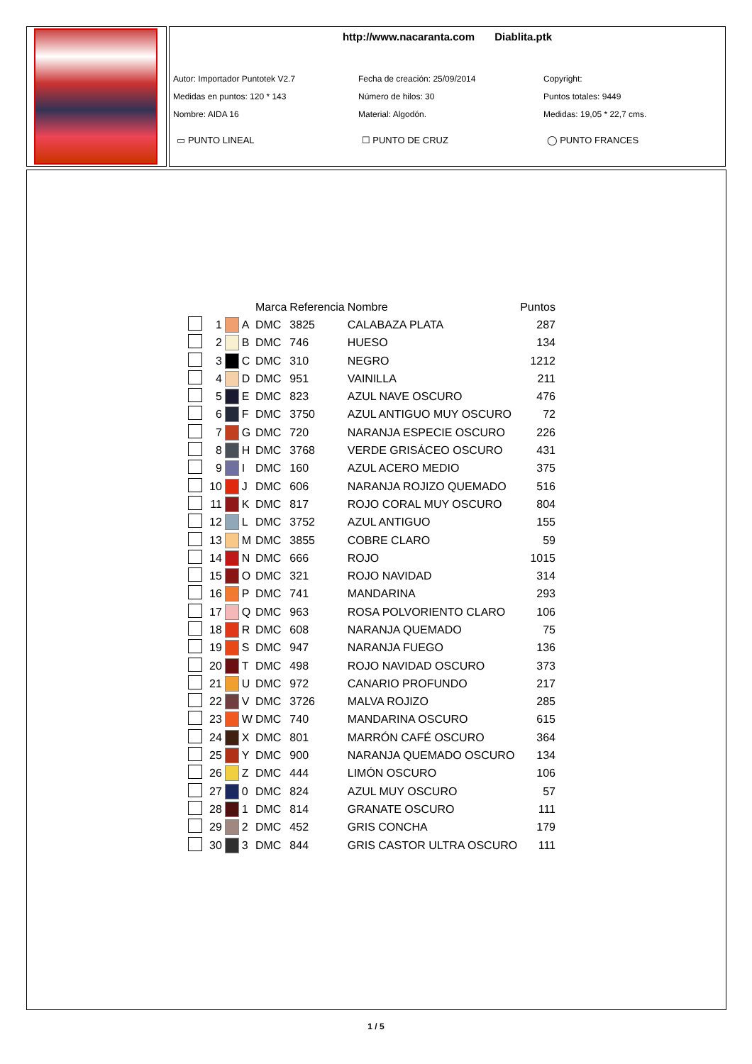http://www.nacaranta.com Diablita.ptk
Autor: Importador Puntotek V2.7 Fecha de creación: 25/09/2014 Copyright: Medidas en puntos: 120 * 143 Número de hilos: 30 Puntos totales: 9449 Nombre: AIDA 16 Material: Algodón. Medidas: 19,05 * 22,7 cms.
▭ PUNTO LINEAL ☐ PUNTO DE CRUZ ◯ PUNTO FRANCES
| | | | | Marca | Referencia | Nombre | Puntos |
| --- | --- | --- | --- | --- | --- | --- | --- |
| | 1 | | A | DMC | 3825 | CALABAZA PLATA | 287 |
| | 2 | | B | DMC | 746 | HUESO | 134 |
| | 3 | | C | DMC | 310 | NEGRO | 1212 |
| | 4 | | D | DMC | 951 | VAINILLA | 211 |
| | 5 | | E | DMC | 823 | AZUL NAVE OSCURO | 476 |
| | 6 | | F | DMC | 3750 | AZUL ANTIGUO MUY OSCURO | 72 |
| | 7 | | G | DMC | 720 | NARANJA ESPECIE OSCURO | 226 |
| | 8 | | H | DMC | 3768 | VERDE GRISÁCEO OSCURO | 431 |
| | 9 | | I | DMC | 160 | AZUL ACERO MEDIO | 375 |
| | 10 | | J | DMC | 606 | NARANJA ROJIZO QUEMADO | 516 |
| | 11 | | K | DMC | 817 | ROJO CORAL MUY OSCURO | 804 |
| | 12 | | L | DMC | 3752 | AZUL ANTIGUO | 155 |
| | 13 | | M | DMC | 3855 | COBRE CLARO | 59 |
| | 14 | | N | DMC | 666 | ROJO | 1015 |
| | 15 | | O | DMC | 321 | ROJO NAVIDAD | 314 |
| | 16 | | P | DMC | 741 | MANDARINA | 293 |
| | 17 | | Q | DMC | 963 | ROSA POLVORIENTO CLARO | 106 |
| | 18 | | R | DMC | 608 | NARANJA QUEMADO | 75 |
| | 19 | | S | DMC | 947 | NARANJA FUEGO | 136 |
| | 20 | | T | DMC | 498 | ROJO NAVIDAD OSCURO | 373 |
| | 21 | | U | DMC | 972 | CANARIO PROFUNDO | 217 |
| | 22 | | V | DMC | 3726 | MALVA ROJIZO | 285 |
| | 23 | | W | DMC | 740 | MANDARINA OSCURO | 615 |
| | 24 | | X | DMC | 801 | MARRÓN CAFÉ OSCURO | 364 |
| | 25 | | Y | DMC | 900 | NARANJA QUEMADO OSCURO | 134 |
| | 26 | | Z | DMC | 444 | LIMÓN OSCURO | 106 |
| | 27 | | 0 | DMC | 824 | AZUL MUY OSCURO | 57 |
| | 28 | | 1 | DMC | 814 | GRANATE OSCURO | 111 |
| | 29 | | 2 | DMC | 452 | GRIS CONCHA | 179 |
| | 30 | | 3 | DMC | 844 | GRIS CASTOR ULTRA OSCURO | 111 |
1 / 5